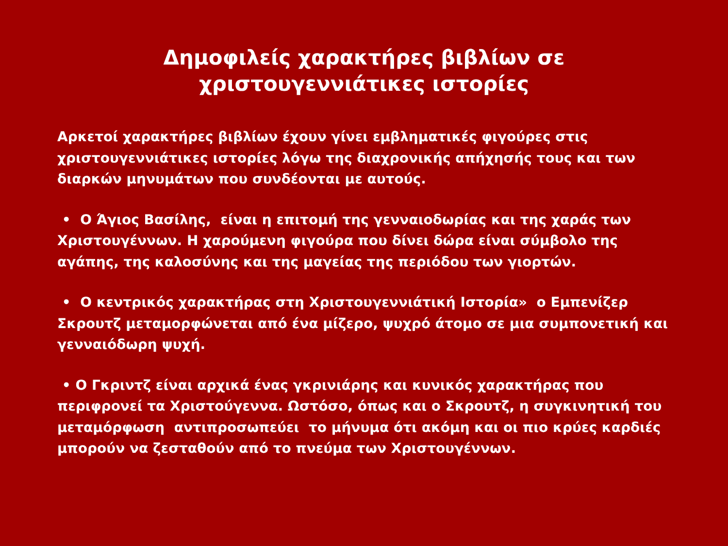Δημοφιλείς χαρακτήρες βιβλίων σε χριστουγεννιάτικες ιστορίες
Αρκετοί χαρακτήρες βιβλίων έχουν γίνει εμβληματικές φιγούρες στις χριστουγεννιάτικες ιστορίες λόγω της διαχρονικής απήχησής τους και των διαρκών μηνυμάτων που συνδέονται με αυτούς.
• Ο Άγιος Βασίλης, είναι η επιτομή της γενναιοδωρίας και της χαράς των Χριστουγέννων. Η χαρούμενη φιγούρα που δίνει δώρα είναι σύμβολο της αγάπης, της καλοσύνης και της μαγείας της περιόδου των γιορτών.
• Ο κεντρικός χαρακτήρας στη Χριστουγεννιάτική Ιστορία» ο Εμπενίζερ Σκρουτζ μεταμορφώνεται από ένα μίζερο, ψυχρό άτομο σε μια συμπονετική και γενναιόδωρη ψυχή.
• Ο Γκριντζ είναι αρχικά ένας γκρινιάρης και κυνικός χαρακτήρας που περιφρονεί τα Χριστούγεννα. Ωστόσο, όπως και ο Σκρουτζ, η συγκινητική του μεταμόρφωση αντιπροσωπεύει το μήνυμα ότι ακόμη και οι πιο κρύες καρδιές μπορούν να ζεσταθούν από το πνεύμα των Χριστουγέννων.